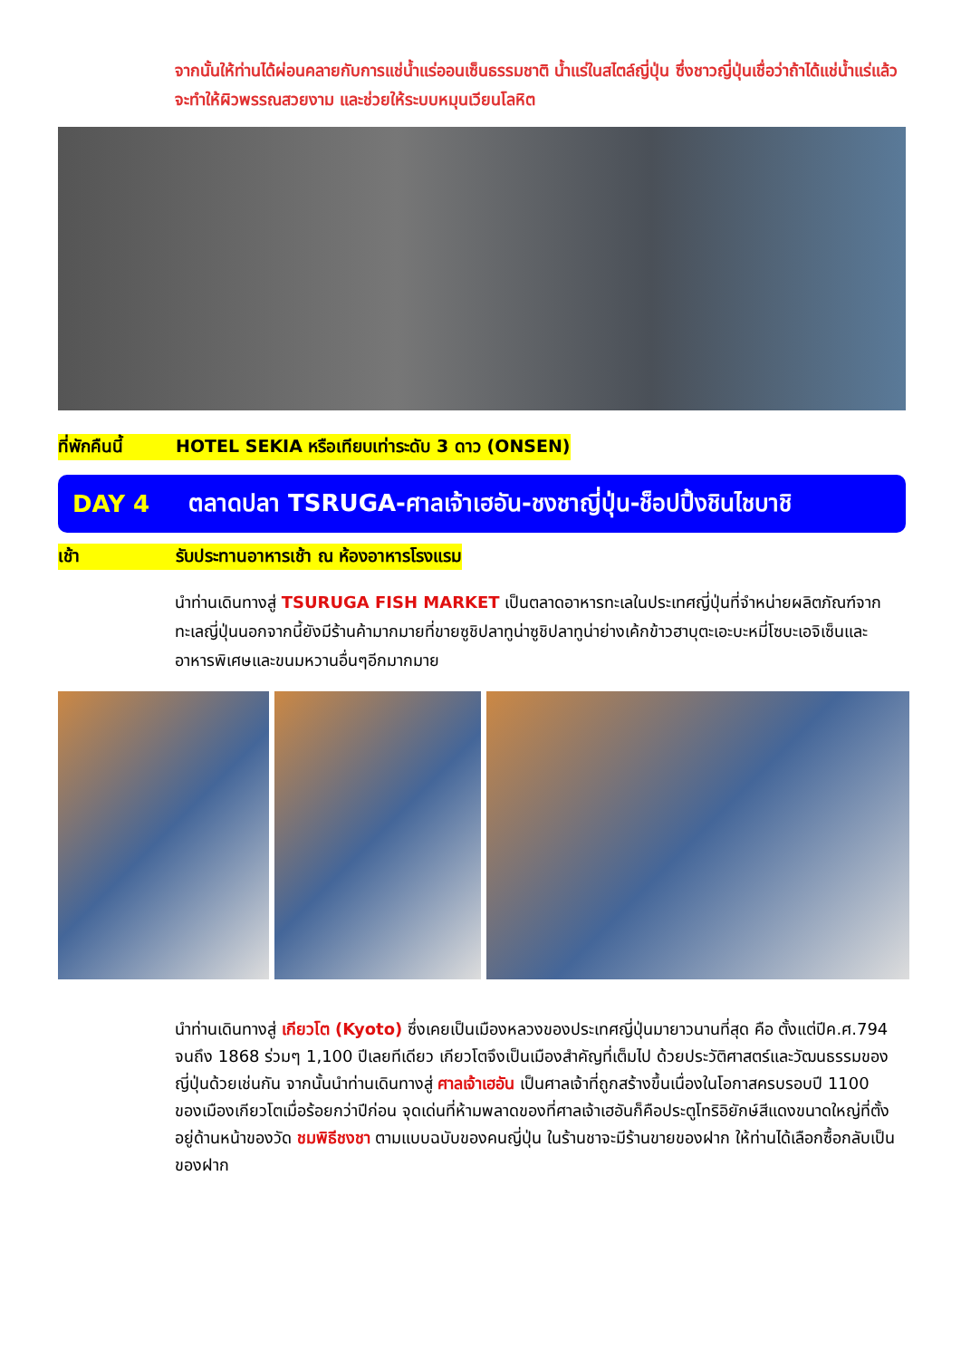จากนั้นให้ท่านได้ผ่อนคลายกับการแช่น้ำแร่ออนเซ็นธรรมชาติ น้ำแร่ในสไตล์ญี่ปุ่น ซึ่งชาวญี่ปุ่นเชื่อว่าถ้าได้แช่น้ำแร่แล้วจะทำให้ผิวพรรณสวยงาม และช่วยให้ระบบหมุนเวียนโลหิต
ที่พักคืนนี้ HOTEL SEKIA หรือเทียบเท่าระดับ 3 ดาว (ONSEN)
DAY 4 ตลาดปลา TSRUGA-ศาลเจ้าเฮอัน-ชงชาญี่ปุ่น-ช็อปปิ้งชินไชบาชิ
เช้า รับประทานอาหารเช้า ณ ห้องอาหารโรงแรม
นำท่านเดินทางสู่ TSURUGA FISH MARKET เป็นตลาดอาหารทะเลในประเทศญี่ปุ่นที่จำหน่ายผลิตภัณฑ์จากทะเลญี่ปุ่นนอกจากนี้ยังมีร้านค้ามากมายที่ขายซูชิปลาทูน่าซูชิปลาทูน่าย่างเค้กข้าวฮาบุตะเอะบะหมี่โซบะเอจิเซ็นและอาหารพิเศษและขนมหวานอื่นๆอีกมากมาย
นำท่านเดินทางสู่ เกียวโต (Kyoto) ซึ่งเคยเป็นเมืองหลวงของประเทศญี่ปุ่นมายาวนานที่สุด คือ ตั้งแต่ปีค.ศ.794 จนถึง 1868 ร่วมๆ 1,100 ปีเลยทีเดียว เกียวโตจึงเป็นเมืองสำคัญที่เต็มไป ด้วยประวัติศาสตร์และวัฒนธรรมของญี่ปุ่นด้วยเช่นกัน จากนั้นนำท่านเดินทางสู่ ศาลเจ้าเฮอัน เป็นศาลเจ้าที่ถูกสร้างขึ้นเนื่องในโอกาสครบรอบปี 1100 ของเมืองเกียวโตเมื่อร้อยกว่าปีก่อน จุดเด่นที่ห้ามพลาดของที่ศาลเจ้าเฮอันก็คือประตูโทริอิยักษ์สีแดงขนาดใหญ่ที่ตั้งอยู่ด้านหน้าของวัด ชมพิธีชงชา ตามแบบฉบับของคนญี่ปุ่น ในร้านชาจะมีร้านขายของฝาก ให้ท่านได้เลือกซื้อกลับเป็นของฝาก